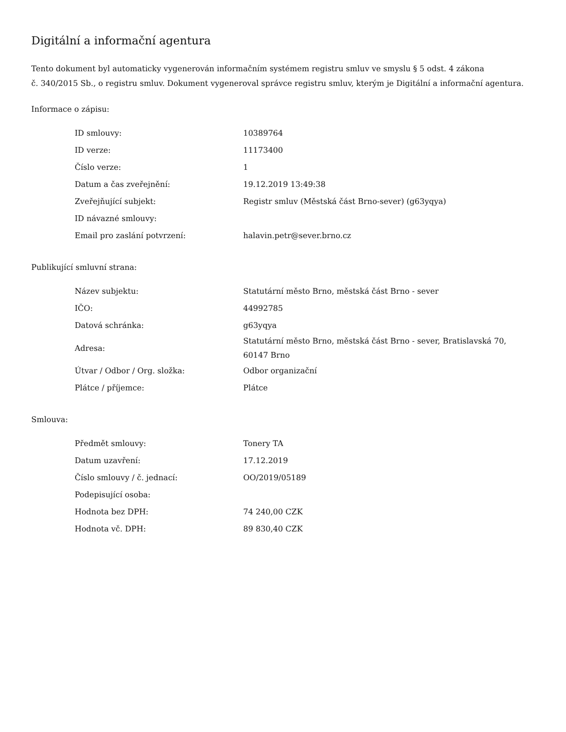Digitální a informační agentura
Tento dokument byl automaticky vygenerován informačním systémem registru smluv ve smyslu § 5 odst. 4 zákona
č. 340/2015 Sb., o registru smluv. Dokument vygeneroval správce registru smluv, kterým je Digitální a informační agentura.
Informace o zápisu:
| ID smlouvy: | 10389764 |
| ID verze: | 11173400 |
| Číslo verze: | 1 |
| Datum a čas zveřejnění: | 19.12.2019 13:49:38 |
| Zveřejňující subjekt: | Registr smluv (Městská část Brno-sever) (g63yqya) |
| ID návazné smlouvy: | |
| Email pro zaslání potvrzení: | halavin.petr@sever.brno.cz |
Publikující smluvní strana:
| Název subjektu: | Statutární město Brno, městská část Brno - sever |
| IČO: | 44992785 |
| Datová schránka: | g63yqya |
| Adresa: | Statutární město Brno, městská část Brno - sever, Bratislavská 70, 60147 Brno |
| Útvar / Odbor / Org. složka: | Odbor organizační |
| Plátce / příjemce: | Plátce |
Smlouva:
| Předmět smlouvy: | Tonery TA |
| Datum uzavření: | 17.12.2019 |
| Číslo smlouvy / č. jednací: | OO/2019/05189 |
| Podepisující osoba: | |
| Hodnota bez DPH: | 74 240,00 CZK |
| Hodnota vč. DPH: | 89 830,40 CZK |